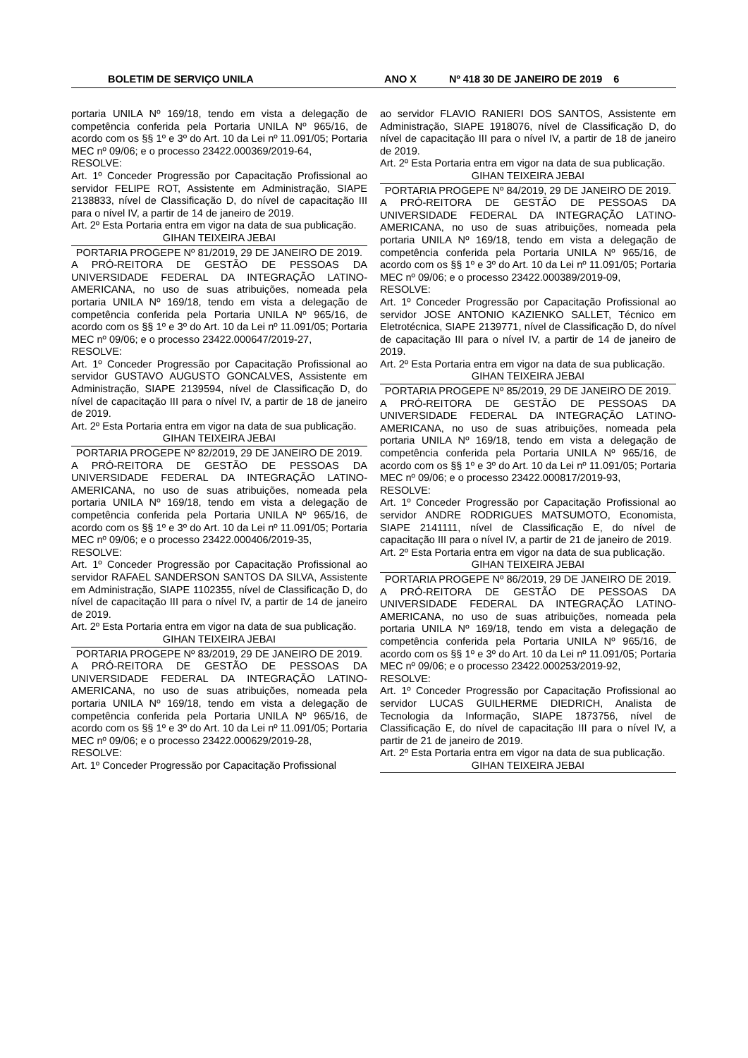BOLETIM DE SERVIÇO UNILA ANO X Nº 418 30 DE JANEIRO DE 2019 6
portaria UNILA Nº 169/18, tendo em vista a delegação de competência conferida pela Portaria UNILA Nº 965/16, de acordo com os §§ 1º e 3º do Art. 10 da Lei nº 11.091/05; Portaria MEC nº 09/06; e o processo 23422.000369/2019-64,
RESOLVE:
Art. 1º Conceder Progressão por Capacitação Profissional ao servidor FELIPE ROT, Assistente em Administração, SIAPE 2138833, nível de Classificação D, do nível de capacitação III para o nível IV, a partir de 14 de janeiro de 2019.
Art. 2º Esta Portaria entra em vigor na data de sua publicação.
GIHAN TEIXEIRA JEBAI
PORTARIA PROGEPE Nº 81/2019, 29 DE JANEIRO DE 2019.
A PRÓ-REITORA DE GESTÃO DE PESSOAS DA UNIVERSIDADE FEDERAL DA INTEGRAÇÃO LATINO-AMERICANA, no uso de suas atribuições, nomeada pela portaria UNILA Nº 169/18, tendo em vista a delegação de competência conferida pela Portaria UNILA Nº 965/16, de acordo com os §§ 1º e 3º do Art. 10 da Lei nº 11.091/05; Portaria MEC nº 09/06; e o processo 23422.000647/2019-27,
RESOLVE:
Art. 1º Conceder Progressão por Capacitação Profissional ao servidor GUSTAVO AUGUSTO GONCALVES, Assistente em Administração, SIAPE 2139594, nível de Classificação D, do nível de capacitação III para o nível IV, a partir de 18 de janeiro de 2019.
Art. 2º Esta Portaria entra em vigor na data de sua publicação.
GIHAN TEIXEIRA JEBAI
PORTARIA PROGEPE Nº 82/2019, 29 DE JANEIRO DE 2019.
A PRÓ-REITORA DE GESTÃO DE PESSOAS DA UNIVERSIDADE FEDERAL DA INTEGRAÇÃO LATINO-AMERICANA, no uso de suas atribuições, nomeada pela portaria UNILA Nº 169/18, tendo em vista a delegação de competência conferida pela Portaria UNILA Nº 965/16, de acordo com os §§ 1º e 3º do Art. 10 da Lei nº 11.091/05; Portaria MEC nº 09/06; e o processo 23422.000406/2019-35,
RESOLVE:
Art. 1º Conceder Progressão por Capacitação Profissional ao servidor RAFAEL SANDERSON SANTOS DA SILVA, Assistente em Administração, SIAPE 1102355, nível de Classificação D, do nível de capacitação III para o nível IV, a partir de 14 de janeiro de 2019.
Art. 2º Esta Portaria entra em vigor na data de sua publicação.
GIHAN TEIXEIRA JEBAI
PORTARIA PROGEPE Nº 83/2019, 29 DE JANEIRO DE 2019.
A PRÓ-REITORA DE GESTÃO DE PESSOAS DA UNIVERSIDADE FEDERAL DA INTEGRAÇÃO LATINO-AMERICANA, no uso de suas atribuições, nomeada pela portaria UNILA Nº 169/18, tendo em vista a delegação de competência conferida pela Portaria UNILA Nº 965/16, de acordo com os §§ 1º e 3º do Art. 10 da Lei nº 11.091/05; Portaria MEC nº 09/06; e o processo 23422.000629/2019-28,
RESOLVE:
Art. 1º Conceder Progressão por Capacitação Profissional
ao servidor FLAVIO RANIERI DOS SANTOS, Assistente em Administração, SIAPE 1918076, nível de Classificação D, do nível de capacitação III para o nível IV, a partir de 18 de janeiro de 2019.
Art. 2º Esta Portaria entra em vigor na data de sua publicação.
GIHAN TEIXEIRA JEBAI
PORTARIA PROGEPE Nº 84/2019, 29 DE JANEIRO DE 2019.
A PRÓ-REITORA DE GESTÃO DE PESSOAS DA UNIVERSIDADE FEDERAL DA INTEGRAÇÃO LATINO-AMERICANA, no uso de suas atribuições, nomeada pela portaria UNILA Nº 169/18, tendo em vista a delegação de competência conferida pela Portaria UNILA Nº 965/16, de acordo com os §§ 1º e 3º do Art. 10 da Lei nº 11.091/05; Portaria MEC nº 09/06; e o processo 23422.000389/2019-09,
RESOLVE:
Art. 1º Conceder Progressão por Capacitação Profissional ao servidor JOSE ANTONIO KAZIENKO SALLET, Técnico em Eletrotécnica, SIAPE 2139771, nível de Classificação D, do nível de capacitação III para o nível IV, a partir de 14 de janeiro de 2019.
Art. 2º Esta Portaria entra em vigor na data de sua publicação.
GIHAN TEIXEIRA JEBAI
PORTARIA PROGEPE Nº 85/2019, 29 DE JANEIRO DE 2019.
A PRÓ-REITORA DE GESTÃO DE PESSOAS DA UNIVERSIDADE FEDERAL DA INTEGRAÇÃO LATINO-AMERICANA, no uso de suas atribuições, nomeada pela portaria UNILA Nº 169/18, tendo em vista a delegação de competência conferida pela Portaria UNILA Nº 965/16, de acordo com os §§ 1º e 3º do Art. 10 da Lei nº 11.091/05; Portaria MEC nº 09/06; e o processo 23422.000817/2019-93,
RESOLVE:
Art. 1º Conceder Progressão por Capacitação Profissional ao servidor ANDRE RODRIGUES MATSUMOTO, Economista, SIAPE 2141111, nível de Classificação E, do nível de capacitação III para o nível IV, a partir de 21 de janeiro de 2019.
Art. 2º Esta Portaria entra em vigor na data de sua publicação.
GIHAN TEIXEIRA JEBAI
PORTARIA PROGEPE Nº 86/2019, 29 DE JANEIRO DE 2019.
A PRÓ-REITORA DE GESTÃO DE PESSOAS DA UNIVERSIDADE FEDERAL DA INTEGRAÇÃO LATINO-AMERICANA, no uso de suas atribuições, nomeada pela portaria UNILA Nº 169/18, tendo em vista a delegação de competência conferida pela Portaria UNILA Nº 965/16, de acordo com os §§ 1º e 3º do Art. 10 da Lei nº 11.091/05; Portaria MEC nº 09/06; e o processo 23422.000253/2019-92,
RESOLVE:
Art. 1º Conceder Progressão por Capacitação Profissional ao servidor LUCAS GUILHERME DIEDRICH, Analista de Tecnologia da Informação, SIAPE 1873756, nível de Classificação E, do nível de capacitação III para o nível IV, a partir de 21 de janeiro de 2019.
Art. 2º Esta Portaria entra em vigor na data de sua publicação.
GIHAN TEIXEIRA JEBAI